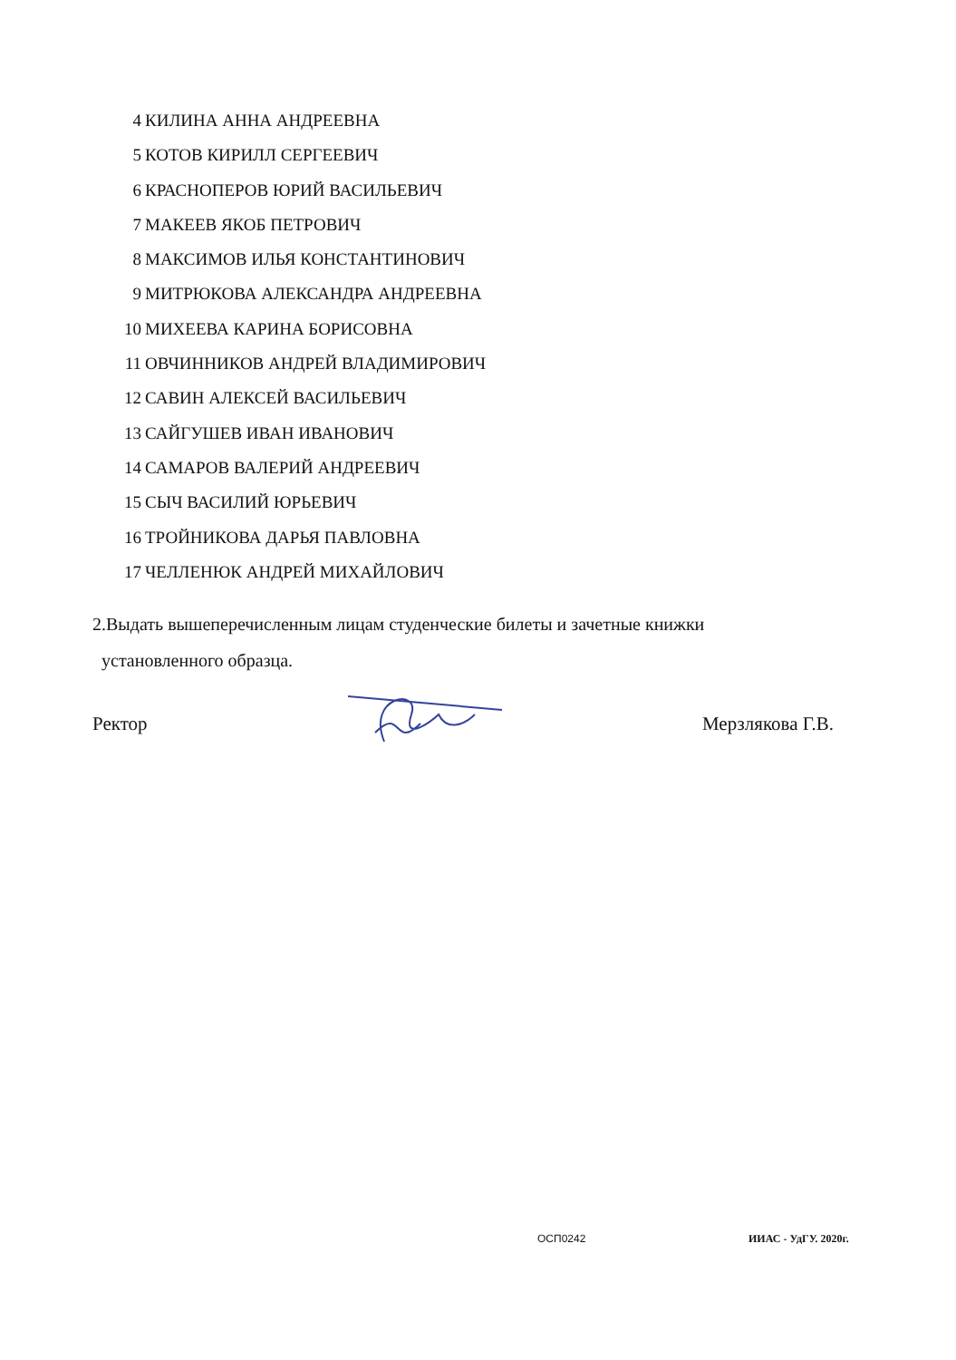4 КИЛИНА АННА АНДРЕЕВНА
5 КОТОВ КИРИЛЛ СЕРГЕЕВИЧ
6 КРАСНОПЕРОВ ЮРИЙ ВАСИЛЬЕВИЧ
7 МАКЕЕВ ЯКОБ ПЕТРОВИЧ
8 МАКСИМОВ ИЛЬЯ КОНСТАНТИНОВИЧ
9 МИТРЮКОВА АЛЕКСАНДРА АНДРЕЕВНА
10 МИХЕЕВА КАРИНА БОРИСОВНА
11 ОВЧИННИКОВ АНДРЕЙ ВЛАДИМИРОВИЧ
12 САВИН АЛЕКСЕЙ ВАСИЛЬЕВИЧ
13 САЙГУШЕВ ИВАН ИВАНОВИЧ
14 САМАРОВ ВАЛЕРИЙ АНДРЕЕВИЧ
15 СЫЧ ВАСИЛИЙ ЮРЬЕВИЧ
16 ТРОЙНИКОВА ДАРЬЯ ПАВЛОВНА
17 ЧЕЛЛЕНЮК АНДРЕЙ МИХАЙЛОВИЧ
2.Выдать вышеперечисленным лицам студенческие билеты и зачетные книжки
установленного образца.
Ректор Мерзлякова Г.В.
ОСП0242 ИИАС - УдГУ. 2020г.